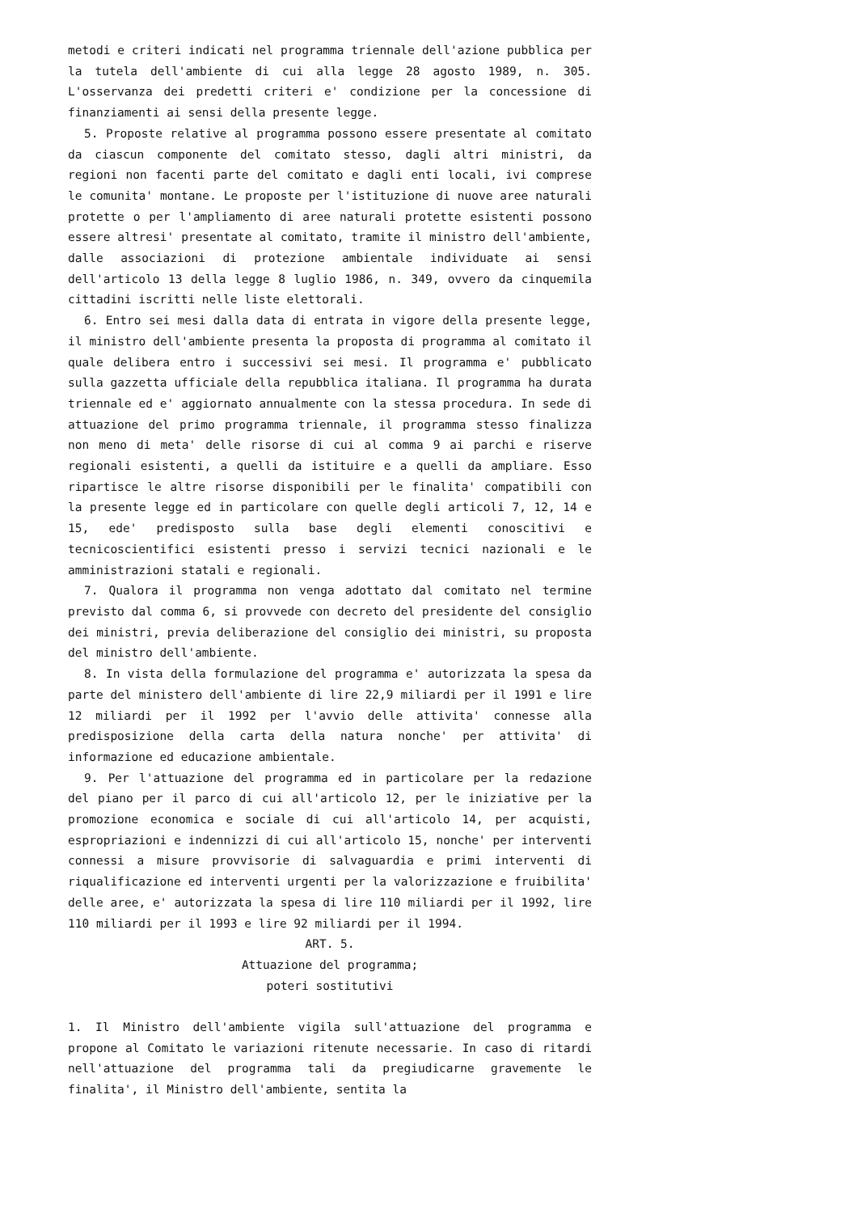metodi e criteri indicati nel programma triennale dell'azione pubblica per la tutela dell'ambiente di cui alla legge 28 agosto 1989, n. 305. L'osservanza dei predetti criteri e' condizione per la concessione di finanziamenti ai sensi della presente legge.
5. Proposte relative al programma possono essere presentate al comitato da ciascun componente del comitato stesso, dagli altri ministri, da regioni non facenti parte del comitato e dagli enti locali, ivi comprese le comunita' montane. Le proposte per l'istituzione di nuove aree naturali protette o per l'ampliamento di aree naturali protette esistenti possono essere altresi' presentate al comitato, tramite il ministro dell'ambiente, dalle associazioni di protezione ambientale individuate ai sensi dell'articolo 13 della legge 8 luglio 1986, n. 349, ovvero da cinquemila cittadini iscritti nelle liste elettorali.
6. Entro sei mesi dalla data di entrata in vigore della presente legge, il ministro dell'ambiente presenta la proposta di programma al comitato il quale delibera entro i successivi sei mesi. Il programma e' pubblicato sulla gazzetta ufficiale della repubblica italiana. Il programma ha durata triennale ed e' aggiornato annualmente con la stessa procedura. In sede di attuazione del primo programma triennale, il programma stesso finalizza non meno di meta' delle risorse di cui al comma 9 ai parchi e riserve regionali esistenti, a quelli da istituire e a quelli da ampliare. Esso ripartisce le altre risorse disponibili per le finalita' compatibili con la presente legge ed in particolare con quelle degli articoli 7, 12, 14 e 15, ede' predisposto sulla base degli elementi conoscitivi e tecnicoscientifici esistenti presso i servizi tecnici nazionali e le amministrazioni statali e regionali.
7. Qualora il programma non venga adottato dal comitato nel termine previsto dal comma 6, si provvede con decreto del presidente del consiglio dei ministri, previa deliberazione del consiglio dei ministri, su proposta del ministro dell'ambiente.
8. In vista della formulazione del programma e' autorizzata la spesa da parte del ministero dell'ambiente di lire 22,9 miliardi per il 1991 e lire 12 miliardi per il 1992 per l'avvio delle attivita' connesse alla predisposizione della carta della natura nonche' per attivita' di informazione ed educazione ambientale.
9. Per l'attuazione del programma ed in particolare per la redazione del piano per il parco di cui all'articolo 12, per le iniziative per la promozione economica e sociale di cui all'articolo 14, per acquisti, espropriazioni e indennizzi di cui all'articolo 15, nonche' per interventi connessi a misure provvisorie di salvaguardia e primi interventi di riqualificazione ed interventi urgenti per la valorizzazione e fruibilita' delle aree, e' autorizzata la spesa di lire 110 miliardi per il 1992, lire 110 miliardi per il 1993 e lire 92 miliardi per il 1994.
ART. 5.
Attuazione del programma;
poteri sostitutivi
1. Il Ministro dell'ambiente vigila sull'attuazione del programma e propone al Comitato le variazioni ritenute necessarie. In caso di ritardi nell'attuazione del programma tali da pregiudicarne gravemente le finalita', il Ministro dell'ambiente, sentita la